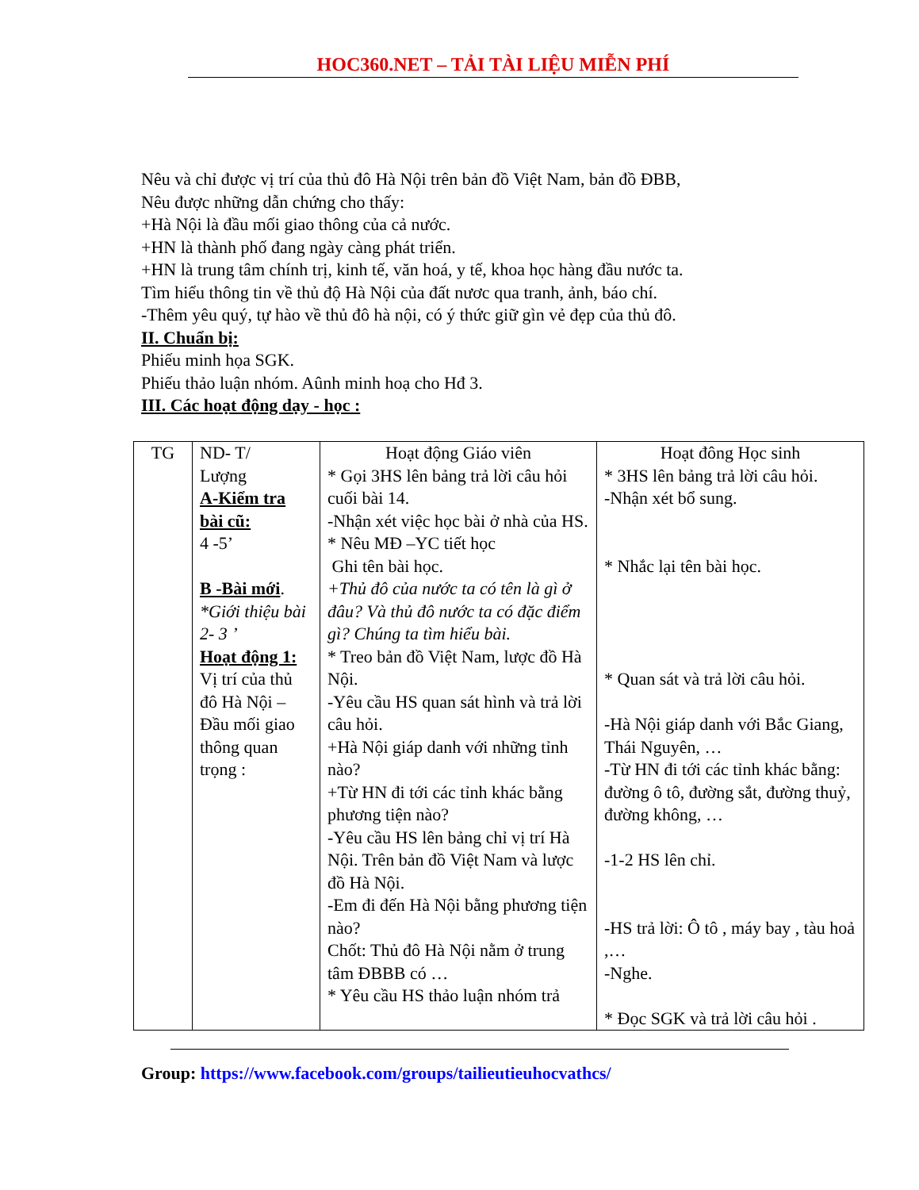HOC360.NET – TẢI TÀI LIỆU MIỄN PHÍ
Nêu và chỉ được vị trí của thủ đô Hà Nội trên bản đồ Việt Nam, bản đồ ĐBB,
Nêu được những dẫn chứng cho thấy:
+Hà Nội là đầu mối giao thông của cả nước.
+HN là thành phố đang ngày càng phát triển.
+HN là trung tâm chính trị, kinh tế, văn hoá, y tế, khoa học hàng đầu nước ta.
Tìm hiểu thông tin về thủ độ Hà Nội của đất nươc qua tranh, ảnh, báo chí.
-Thêm yêu quý, tự hào về thủ đô hà nội, có ý thức giữ gìn vẻ đẹp của thủ đô.
II. Chuẩn bị:
Phiếu minh họa SGK.
Phiếu thảo luận nhóm. Aûnh minh hoạ cho Hđ 3.
III. Các hoạt động dạy - học :
| TG | ND- T/ Lượng A-Kiểm tra bài cũ: 4 -5’ B -Bài mới . *Giới thiệu bài 2- 3 ’ Hoạt động 1: Vị trí của thủ đô Hà Nội – Đầu mối giao thông quan trọng : | Hoạt động Giáo viên * Gọi 3HS lên bảng trả lời câu hỏi cuối bài 14. -Nhận xét việc học bài ở nhà của HS. * Nêu MĐ –YC tiết học Ghi tên bài học. +Thủ đô của nước ta có tên là gì ở đâu? Và thủ đô nước ta có đặc điểm gì? Chúng ta tìm hiểu bài. * Treo bản đồ Việt Nam, lược đồ Hà Nội. -Yêu cầu HS quan sát hình và trả lời câu hỏi. +Hà Nội giáp danh với những tỉnh nào? +Từ HN đi tới các tỉnh khác bằng phương tiện nào? -Yêu cầu HS lên bảng chỉ vị trí Hà Nội. Trên bản đồ Việt Nam và lược đồ Hà Nội. -Em đi đến Hà Nội bằng phương tiện nào? Chốt: Thủ đô Hà Nội nằm ở trung tâm ĐBBB có … * Yêu cầu HS thảo luận nhóm trả | Hoạt đông Học sinh * 3HS lên bảng trả lời câu hỏi. -Nhận xét bổ sung. * Nhắc lại tên bài học. * Quan sát và trả lời câu hỏi. -Hà Nội giáp danh với Bắc Giang, Thái Nguyên, … -Từ HN đi tới các tỉnh khác bằng: đường ô tô, đường sắt, đường thuỷ, đường không, … -1-2 HS lên chỉ. -HS trả lời: Ô tô , máy bay , tàu hoả ,… -Nghe. * Đọc SGK và trả lời câu hỏi . |
Group: https://www.facebook.com/groups/tailieutieuhocvathcs/